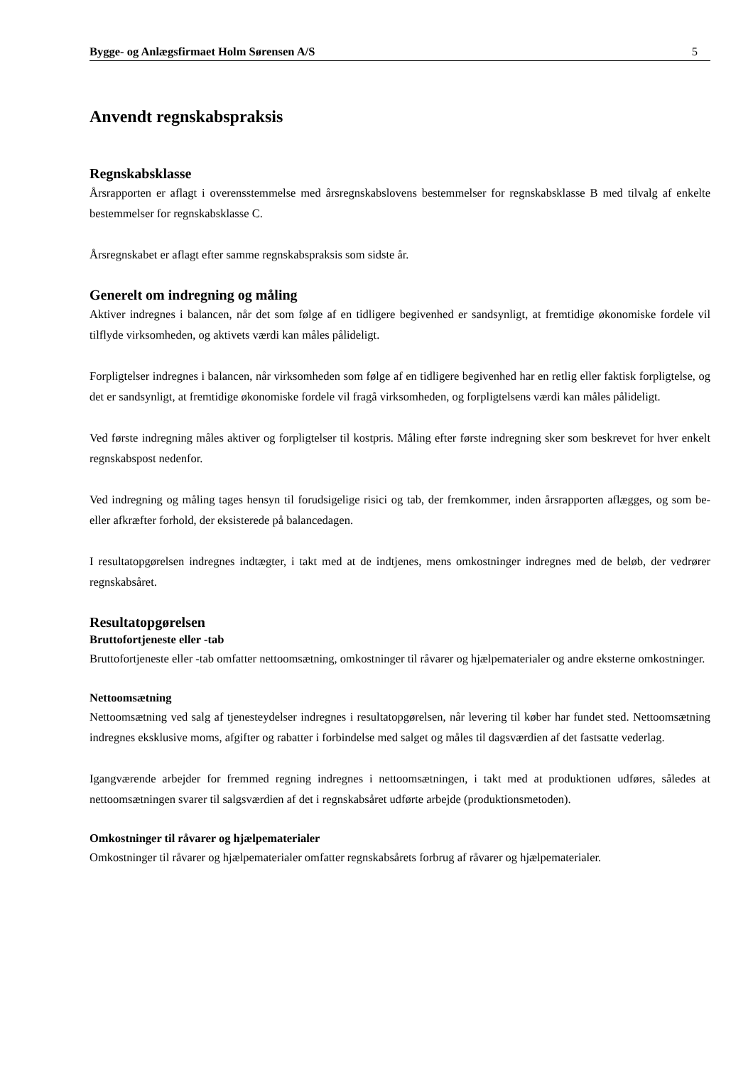Bygge- og Anlægsfirmaet Holm Sørensen A/S 5
Anvendt regnskabspraksis
Regnskabsklasse
Årsrapporten er aflagt i overensstemmelse med årsregnskabslovens bestemmelser for regnskabsklasse B med tilvalg af enkelte bestemmelser for regnskabsklasse C.
Årsregnskabet er aflagt efter samme regnskabspraksis som sidste år.
Generelt om indregning og måling
Aktiver indregnes i balancen, når det som følge af en tidligere begivenhed er sandsynligt, at fremtidige økonomiske fordele vil tilflyde virksomheden, og aktivets værdi kan måles pålideligt.
Forpligtelser indregnes i balancen, når virksomheden som følge af en tidligere begivenhed har en retlig eller faktisk forpligtelse, og det er sandsynligt, at fremtidige økonomiske fordele vil fragå virksomheden, og forpligtelsens værdi kan måles pålideligt.
Ved første indregning måles aktiver og forpligtelser til kostpris. Måling efter første indregning sker som beskrevet for hver enkelt regnskabspost nedenfor.
Ved indregning og måling tages hensyn til forudsigelige risici og tab, der fremkommer, inden årsrapporten aflægges, og som be- eller afkræfter forhold, der eksisterede på balancedagen.
I resultatopgørelsen indregnes indtægter, i takt med at de indtjenes, mens omkostninger indregnes med de beløb, der vedrører regnskabsåret.
Resultatopgørelsen
Bruttofortjeneste eller -tab
Bruttofortjeneste eller -tab omfatter nettoomsætning, omkostninger til råvarer og hjælpematerialer og andre eksterne omkostninger.
Nettoomsætning
Nettoomsætning ved salg af tjenesteydelser indregnes i resultatopgørelsen, når levering til køber har fundet sted. Nettoomsætning indregnes eksklusive moms, afgifter og rabatter i forbindelse med salget og måles til dagsværdien af det fastsatte vederlag.
Igangværende arbejder for fremmed regning indregnes i nettoomsætningen, i takt med at produktionen udføres, således at nettoomsætningen svarer til salgsværdien af det i regnskabsåret udførte arbejde (produktionsmetoden).
Omkostninger til råvarer og hjælpematerialer
Omkostninger til råvarer og hjælpematerialer omfatter regnskabsårets forbrug af råvarer og hjælpematerialer.